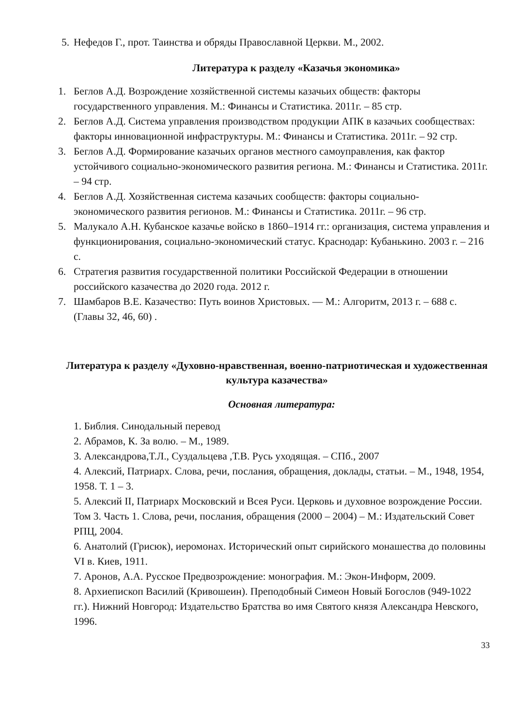5. Нефедов Г., прот. Таинства и обряды Православной Церкви. М., 2002.
Литература к разделу «Казачья экономика»
1. Беглов А.Д. Возрождение хозяйственной системы казачьих обществ: факторы государственного управления. М.: Финансы и Статистика. 2011г. – 85 стр.
2. Беглов А.Д. Система управления производством продукции АПК в казачьих сообществах: факторы инновационной инфраструктуры. М.: Финансы и Статистика. 2011г. – 92 стр.
3. Беглов А.Д. Формирование казачьих органов местного самоуправления, как фактор устойчивого социально-экономического развития региона. М.: Финансы и Статистика. 2011г. – 94 стр.
4. Беглов А.Д. Хозяйственная система казачьих сообществ: факторы социально-экономического развития регионов. М.: Финансы и Статистика. 2011г. – 96 стр.
5. Малукало А.Н. Кубанское казачье войско в 1860–1914 гг.: организация, система управления и функционирования, социально-экономический статус. Краснодар: Кубанькино. 2003 г. – 216 с.
6. Стратегия развития государственной политики Российской Федерации в отношении российского казачества до 2020 года. 2012 г.
7. Шамбаров В.Е. Казачество: Путь воинов Христовых. — М.: Алгоритм, 2013 г. – 688 с. (Главы 32, 46, 60) .
Литература к разделу «Духовно-нравственная, военно-патриотическая и художественная культура казачества»
Основная литература:
1. Библия. Синодальный перевод
2. Абрамов, К. За волю. – М., 1989.
3. Александрова,Т.Л., Суздальцева ,Т.В. Русь уходящая. – СПб., 2007
4. Алексий, Патриарх. Слова, речи, послания, обращения, доклады, статьи. – М., 1948, 1954, 1958. Т. 1 – 3.
5. Алексий II, Патриарх Московский и Всея Руси. Церковь и духовное возрождение России. Том 3. Часть 1. Слова, речи, послания, обращения (2000 – 2004) – М.: Издательский Совет РПЦ, 2004.
6. Анатолий (Грисюк), иеромонах. Исторический опыт сирийского монашества до половины VI в. Киев, 1911.
7. Аронов, А.А. Русское Предвозрождение: монография. М.: Экон-Информ, 2009.
8. Архиепископ Василий (Кривошеин). Преподобный Симеон Новый Богослов (949-1022 гг.). Нижний Новгород: Издательство Братства во имя Святого князя Александра Невского, 1996.
33